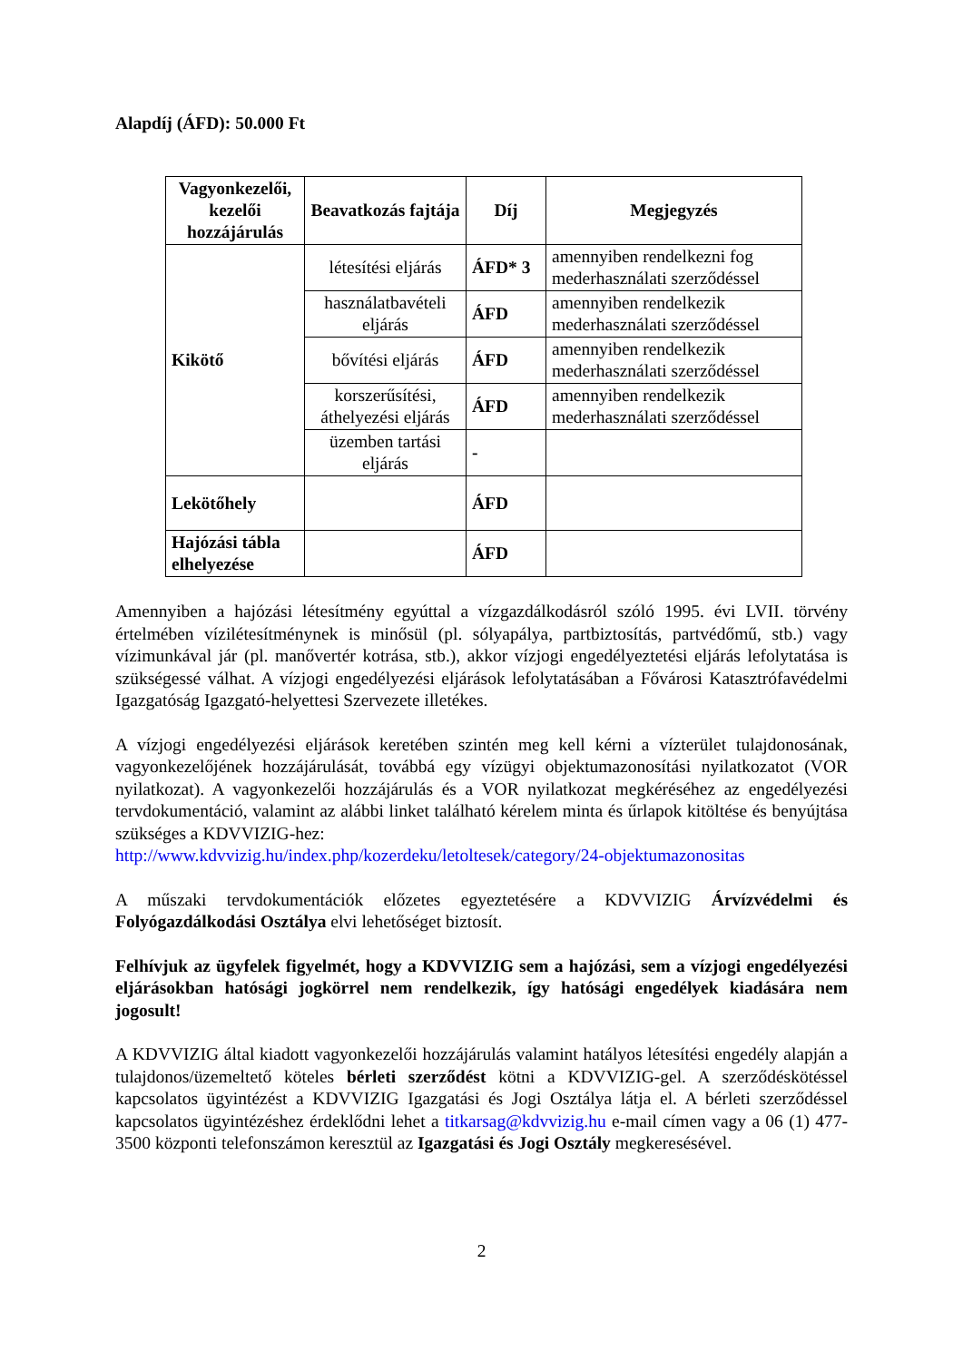Alapdíj (ÁFD): 50.000 Ft
| Vagyonkezelői, kezelői hozzájárulás | Beavatkozás fajtája | Díj | Megjegyzés |
| --- | --- | --- | --- |
| Kikötő | létesítési eljárás | ÁFD* 3 | amennyiben rendelkezni fog mederhasználati szerződéssel |
| | használatbavételi eljárás | ÁFD | amennyiben rendelkezik mederhasználati szerződéssel |
| | bővítési eljárás | ÁFD | amennyiben rendelkezik mederhasználati szerződéssel |
| | korszerűsítési, áthelyezési eljárás | ÁFD | amennyiben rendelkezik mederhasználati szerződéssel |
| | üzemben tartási eljárás | - | |
| Lekötőhely | | ÁFD | |
| Hajózási tábla elhelyezése | | ÁFD | |
Amennyiben a hajózási létesítmény egyúttal a vízgazdálkodásról szóló 1995. évi LVII. törvény értelmében vízilétesítménynek is minősül (pl. sólyapálya, partbiztosítás, partvédőmű, stb.) vagy vízimunkával jár (pl. manővertér kotrása, stb.), akkor vízjogi engedélyeztetési eljárás lefolytatása is szükségessé válhat. A vízjogi engedélyezési eljárások lefolytatásában a Fővárosi Katasztrófavédelmi Igazgatóság Igazgató-helyettesi Szervezete illetékes.
A vízjogi engedélyezési eljárások keretében szintén meg kell kérni a vízterület tulajdonosának, vagyonkezelőjének hozzájárulását, továbbá egy vízügyi objektumazonosítási nyilatkozatot (VOR nyilatkozat). A vagyonkezelői hozzájárulás és a VOR nyilatkozat megkéréséhez az engedélyezési tervdokumentáció, valamint az alábbi linket található kérelem minta és űrlapok kitöltése és benyújtása szükséges a KDVVIZIG-hez:
http://www.kdvvizig.hu/index.php/kozerdeku/letoltesek/category/24-objektumazonositas
A műszaki tervdokumentációk előzetes egyeztetésére a KDVVIZIG Árvízvédelmi és Folyógazdálkodási Osztálya elvi lehetőséget biztosít.
Felhívjuk az ügyfelek figyelmét, hogy a KDVVIZIG sem a hajózási, sem a vízjogi engedélyezési eljárásokban hatósági jogkörrel nem rendelkezik, így hatósági engedélyek kiadására nem jogosult!
A KDVVIZIG által kiadott vagyonkezelői hozzájárulás valamint hatályos létesítési engedély alapján a tulajdonos/üzemeltető köteles bérleti szerződést kötni a KDVVIZIG-gel. A szerződéskötéssel kapcsolatos ügyintézést a KDVVIZIG Igazgatási és Jogi Osztálya látja el. A bérleti szerződéssel kapcsolatos ügyintézéshez érdeklődni lehet a titkarsag@kdvvizig.hu e-mail címen vagy a 06 (1) 477-3500 központi telefonszámon keresztül az Igazgatási és Jogi Osztály megkeresésével.
2